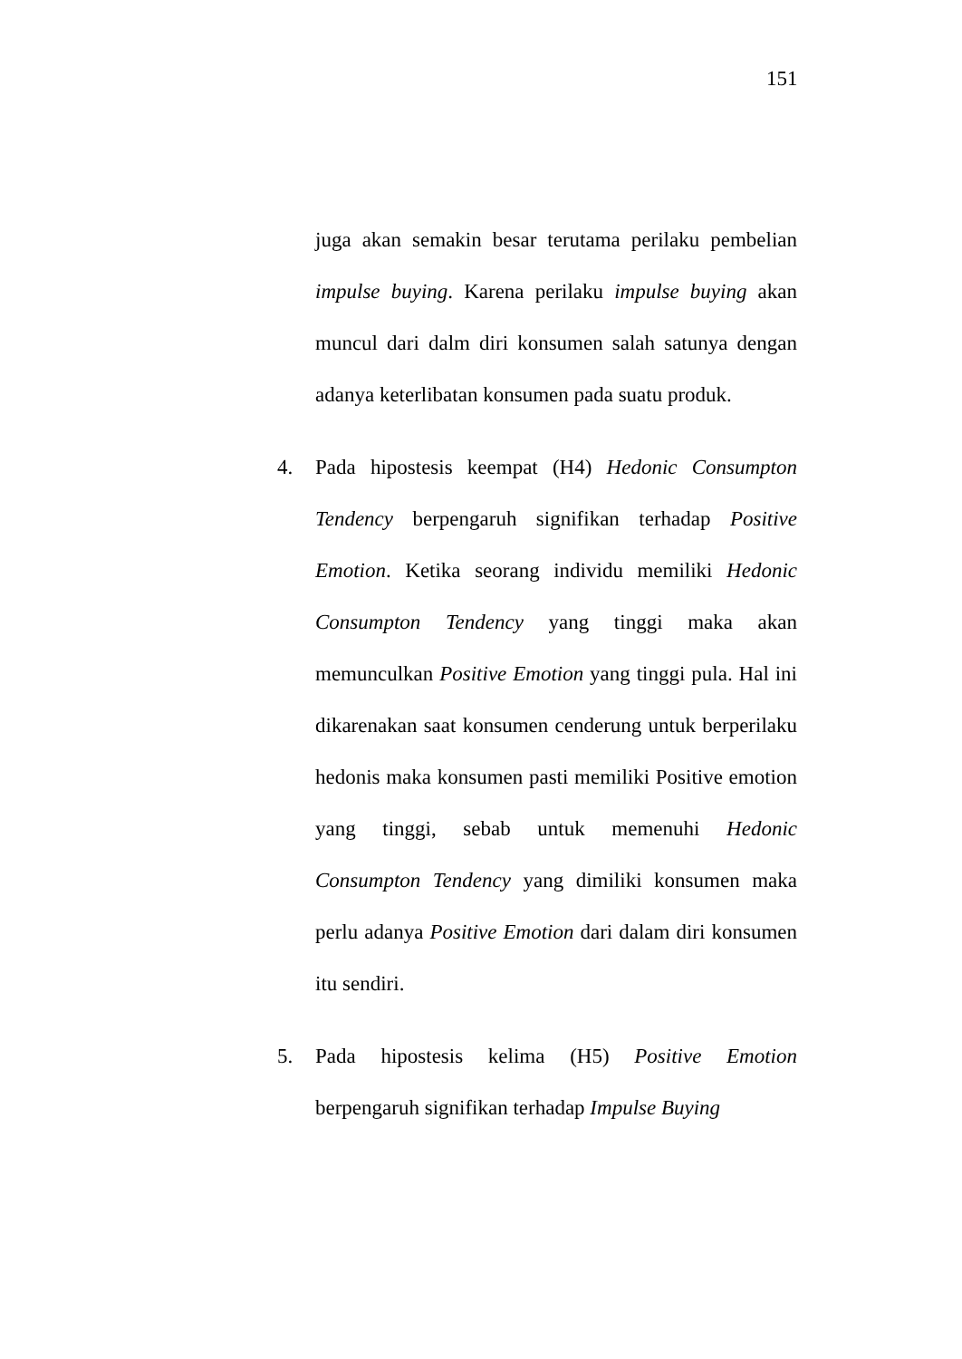151
juga akan semakin besar terutama perilaku pembelian impulse buying. Karena perilaku impulse buying akan muncul dari dalm diri konsumen salah satunya dengan adanya keterlibatan konsumen pada suatu produk.
4. Pada hipostesis keempat (H4) Hedonic Consumpton Tendency berpengaruh signifikan terhadap Positive Emotion. Ketika seorang individu memiliki Hedonic Consumpton Tendency yang tinggi maka akan memunculkan Positive Emotion yang tinggi pula. Hal ini dikarenakan saat konsumen cenderung untuk berperilaku hedonis maka konsumen pasti memiliki Positive emotion yang tinggi, sebab untuk memenuhi Hedonic Consumpton Tendency yang dimiliki konsumen maka perlu adanya Positive Emotion dari dalam diri konsumen itu sendiri.
5. Pada hipostesis kelima (H5) Positive Emotion berpengaruh signifikan terhadap Impulse Buying